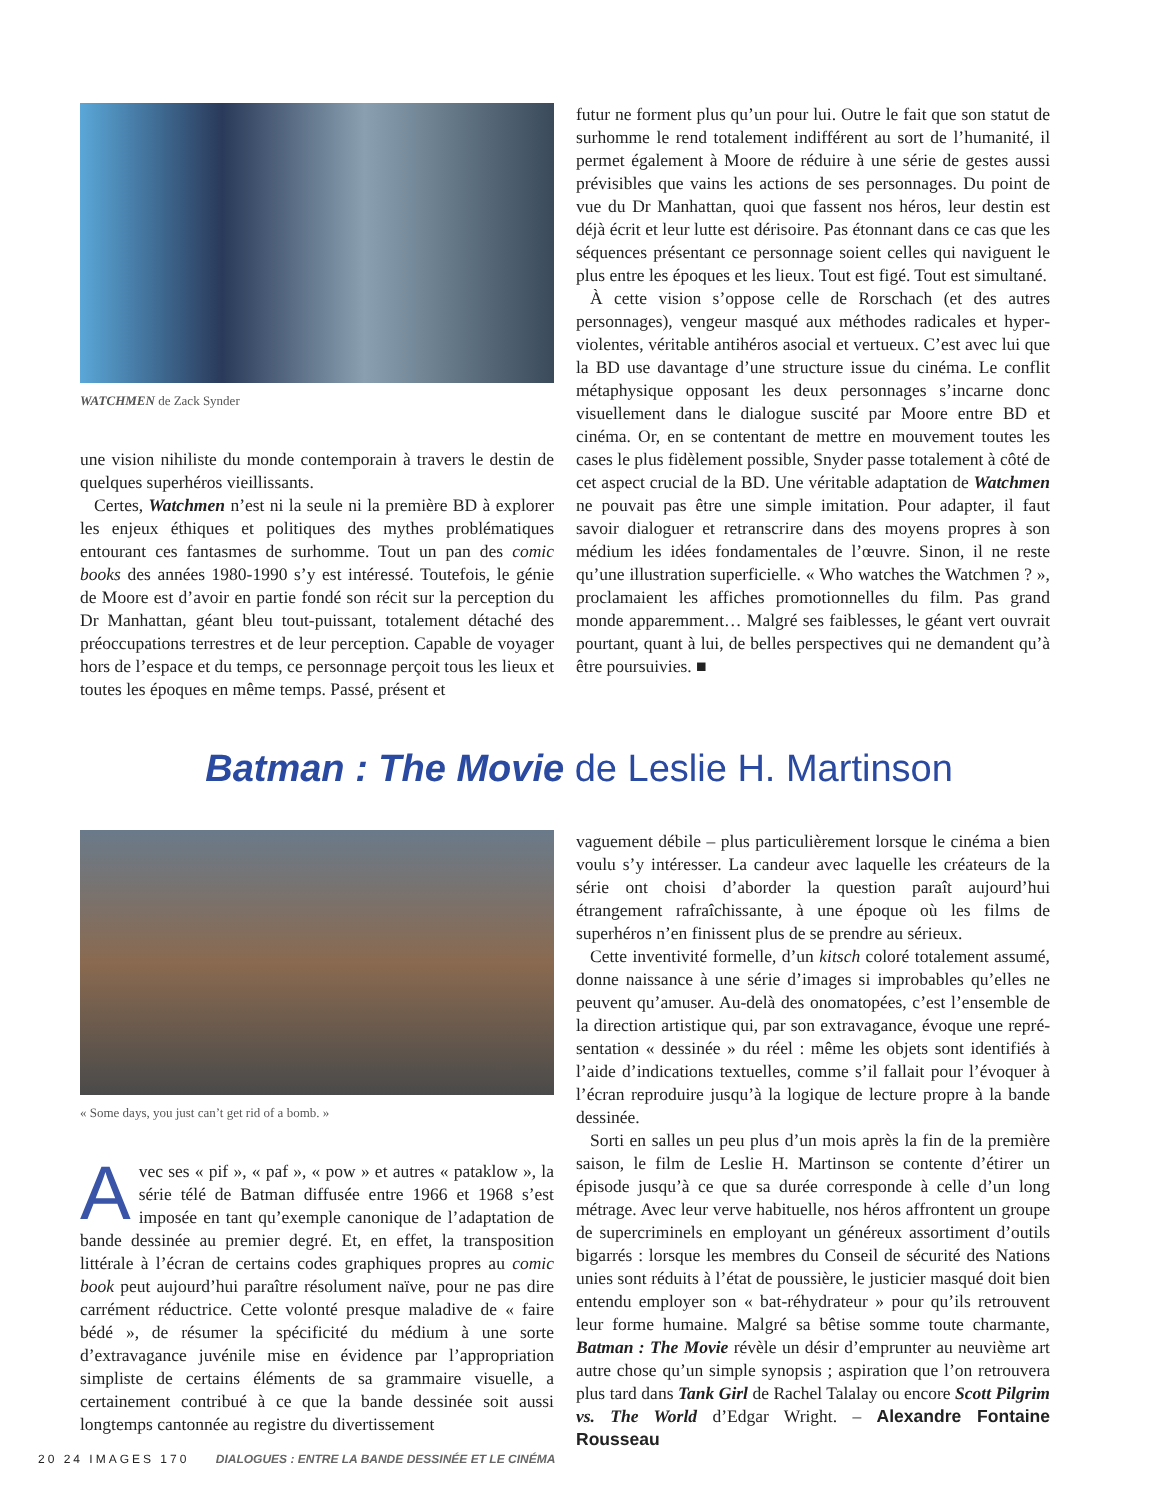WATCHMEN de Zack Synder
une vision nihiliste du monde contemporain à travers le destin de quelques superhéros vieillissants.
Certes, Watchmen n’est ni la seule ni la première BD à explorer les enjeux éthiques et politiques des mythes problématiques entourant ces fantasmes de surhomme. Tout un pan des comic books des années 1980-1990 s’y est intéressé. Toutefois, le génie de Moore est d’avoir en partie fondé son récit sur la perception du Dr Manhattan, géant bleu tout-puissant, totalement détaché des préoccupations terrestres et de leur perception. Capable de voyager hors de l’espace et du temps, ce personnage perçoit tous les lieux et toutes les époques en même temps. Passé, présent et
futur ne forment plus qu’un pour lui. Outre le fait que son statut de surhomme le rend totalement indifférent au sort de l’humanité, il permet également à Moore de réduire à une série de gestes aussi prévisibles que vains les actions de ses personnages. Du point de vue du Dr Manhattan, quoi que fassent nos héros, leur destin est déjà écrit et leur lutte est dérisoire. Pas étonnant dans ce cas que les séquences présentant ce personnage soient celles qui naviguent le plus entre les époques et les lieux. Tout est figé. Tout est simultané.
À cette vision s’oppose celle de Rorschach (et des autres personnages), vengeur masqué aux méthodes radicales et hyper­violentes, véritable antihéros asocial et vertueux. C’est avec lui que la BD use davantage d’une structure issue du cinéma. Le conflit métaphysique opposant les deux personnages s’incarne donc visuellement dans le dialogue suscité par Moore entre BD et cinéma. Or, en se contentant de mettre en mouvement toutes les cases le plus fidèlement possible, Snyder passe totalement à côté de cet aspect crucial de la BD. Une véritable adaptation de Watchmen ne pouvait pas être une simple imitation. Pour adapter, il faut savoir dialoguer et retranscrire dans des moyens propres à son médium les idées fondamentales de l’œuvre. Sinon, il ne reste qu’une illustration superficielle. « Who watches the Watchmen ? », proclamaient les affiches promotionnelles du film. Pas grand monde apparemment… Malgré ses faiblesses, le géant vert ouvrait pourtant, quant à lui, de belles perspectives qui ne demandent qu’à être poursuivies. ■
Batman : The Movie de Leslie H. Martinson
« Some days, you just can’t get rid of a bomb. »
Avec ses « pif », « paf », « pow » et autres « pataklow », la série télé de Batman diffusée entre 1966 et 1968 s’est imposée en tant qu’exemple canonique de l’adaptation de bande dessinée au premier degré. Et, en effet, la transposition littérale à l’écran de certains codes graphiques propres au comic book peut aujourd’hui paraître résolument naïve, pour ne pas dire carrément réductrice. Cette volonté presque maladive de « faire bédé », de résumer la spécificité du médium à une sorte d’extravagance juvénile mise en évidence par l’appropriation simpliste de certains éléments de sa grammaire visuelle, a certainement contribué à ce que la bande dessinée soit aussi longtemps cantonnée au registre du divertissement
vaguement débile – plus particulièrement lorsque le cinéma a bien voulu s’y intéresser. La candeur avec laquelle les créateurs de la série ont choisi d’aborder la question paraît aujourd’hui étrangement rafraîchissante, à une époque où les films de superhéros n’en finissent plus de se prendre au sérieux.
Cette inventivité formelle, d’un kitsch coloré totalement assumé, donne naissance à une série d’images si improbables qu’elles ne peuvent qu’amuser. Au-delà des onomatopées, c’est l’ensemble de la direction artistique qui, par son extravagance, évoque une repré­sentation « dessinée » du réel : même les objets sont identifiés à l’aide d’indications textuelles, comme s’il fallait pour l’évoquer à l’écran reproduire jusqu’à la logique de lecture propre à la bande dessinée.
Sorti en salles un peu plus d’un mois après la fin de la première saison, le film de Leslie H. Martinson se contente d’étirer un épisode jusqu’à ce que sa durée corresponde à celle d’un long métrage. Avec leur verve habituelle, nos héros affrontent un groupe de super­criminels en employant un généreux assortiment d’outils bigarrés : lorsque les membres du Conseil de sécurité des Nations unies sont réduits à l’état de poussière, le justicier masqué doit bien entendu employer son « bat-réhydrateur » pour qu’ils retrouvent leur forme humaine. Malgré sa bêtise somme toute charmante, Batman : The Movie révèle un désir d’emprunter au neuvième art autre chose qu’un simple synopsis ; aspiration que l’on retrouvera plus tard dans Tank Girl de Rachel Talalay ou encore Scott Pilgrim vs. The World d’Edgar Wright. – Alexandre Fontaine Rousseau
20 24 IMAGES 170 DIALOGUES : ENTRE LA BANDE DESSINÉE ET LE CINÉMA